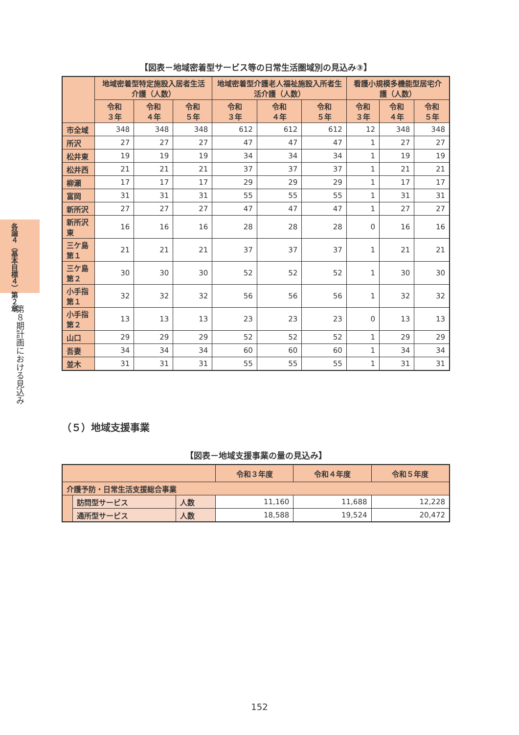各論４（基本目標４）第２章
第８期計画における見込み
【図表－地域密着型サービス等の日常生活圏域別の見込み③】
| | 地域密着型特定施設入居者生活介護（人数） | | | 地域密着型介護老人福祉施設入所者生活介護（人数） | | | 看護小規模多機能型居宅介護（人数） | | |
| --- | --- | --- | --- | --- | --- | --- | --- | --- | --- |
| | 令和 ３年 | 令和 ４年 | 令和 ５年 | 令和 ３年 | 令和 ４年 | 令和 ５年 | 令和 ３年 | 令和 ４年 | 令和 ５年 |
| 市全域 | 348 | 348 | 348 | 612 | 612 | 612 | 12 | 348 | 348 |
| 所沢 | 27 | 27 | 27 | 47 | 47 | 47 | 1 | 27 | 27 |
| 松井東 | 19 | 19 | 19 | 34 | 34 | 34 | 1 | 19 | 19 |
| 松井西 | 21 | 21 | 21 | 37 | 37 | 37 | 1 | 21 | 21 |
| 柳瀬 | 17 | 17 | 17 | 29 | 29 | 29 | 1 | 17 | 17 |
| 富岡 | 31 | 31 | 31 | 55 | 55 | 55 | 1 | 31 | 31 |
| 新所沢 | 27 | 27 | 27 | 47 | 47 | 47 | 1 | 27 | 27 |
| 新所沢東 | 16 | 16 | 16 | 28 | 28 | 28 | 0 | 16 | 16 |
| 三ケ島第１ | 21 | 21 | 21 | 37 | 37 | 37 | 1 | 21 | 21 |
| 三ケ島第２ | 30 | 30 | 30 | 52 | 52 | 52 | 1 | 30 | 30 |
| 小手指第１ | 32 | 32 | 32 | 56 | 56 | 56 | 1 | 32 | 32 |
| 小手指第２ | 13 | 13 | 13 | 23 | 23 | 23 | 0 | 13 | 13 |
| 山口 | 29 | 29 | 29 | 52 | 52 | 52 | 1 | 29 | 29 |
| 吾妻 | 34 | 34 | 34 | 60 | 60 | 60 | 1 | 34 | 34 |
| 並木 | 31 | 31 | 31 | 55 | 55 | 55 | 1 | 31 | 31 |
（５）地域支援事業
【図表－地域支援事業の量の見込み】
| | | | 令和３年度 | 令和４年度 | 令和５年度 |
| --- | --- | --- | --- | --- | --- |
| 介護予防・日常生活支援総合事業 | | | | | |
| | 訪問型サービス | 人数 | 11,160 | 11,688 | 12,228 |
| | 通所型サービス | 人数 | 18,588 | 19,524 | 20,472 |
152